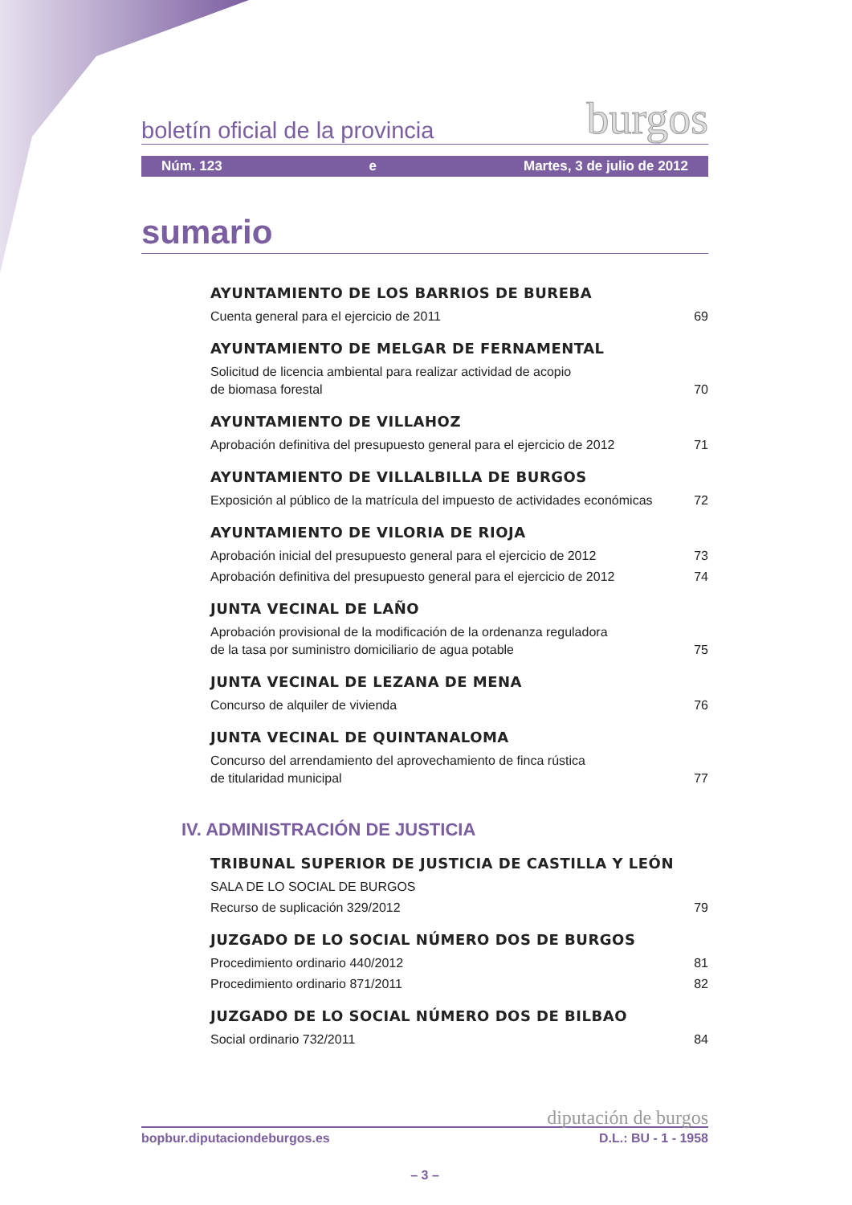boletín oficial de la provincia burgos
Núm. 123 e Martes, 3 de julio de 2012
sumario
AYUNTAMIENTO DE LOS BARRIOS DE BUREBA
Cuenta general para el ejercicio de 2011 69
AYUNTAMIENTO DE MELGAR DE FERNAMENTAL
Solicitud de licencia ambiental para realizar actividad de acopio
de biomasa forestal 70
AYUNTAMIENTO DE VILLAHOZ
Aprobación definitiva del presupuesto general para el ejercicio de 2012 71
AYUNTAMIENTO DE VILLALBILLA DE BURGOS
Exposición al público de la matrícula del impuesto de actividades económicas 72
AYUNTAMIENTO DE VILORIA DE RIOJA
Aprobación inicial del presupuesto general para el ejercicio de 2012 73
Aprobación definitiva del presupuesto general para el ejercicio de 2012 74
JUNTA VECINAL DE LAÑO
Aprobación provisional de la modificación de la ordenanza reguladora
de la tasa por suministro domiciliario de agua potable 75
JUNTA VECINAL DE LEZANA DE MENA
Concurso de alquiler de vivienda 76
JUNTA VECINAL DE QUINTANALOMA
Concurso del arrendamiento del aprovechamiento de finca rústica
de titularidad municipal 77
IV. ADMINISTRACIÓN DE JUSTICIA
TRIBUNAL SUPERIOR DE JUSTICIA DE CASTILLA Y LEÓN
SALA DE LO SOCIAL DE BURGOS
Recurso de suplicación 329/2012 79
JUZGADO DE LO SOCIAL NÚMERO DOS DE BURGOS
Procedimiento ordinario 440/2012 81
Procedimiento ordinario 871/2011 82
JUZGADO DE LO SOCIAL NÚMERO DOS DE BILBAO
Social ordinario 732/2011 84
diputación de burgos
bopbur.diputaciondeburgos.es D.L.: BU - 1 - 1958
– 3 –